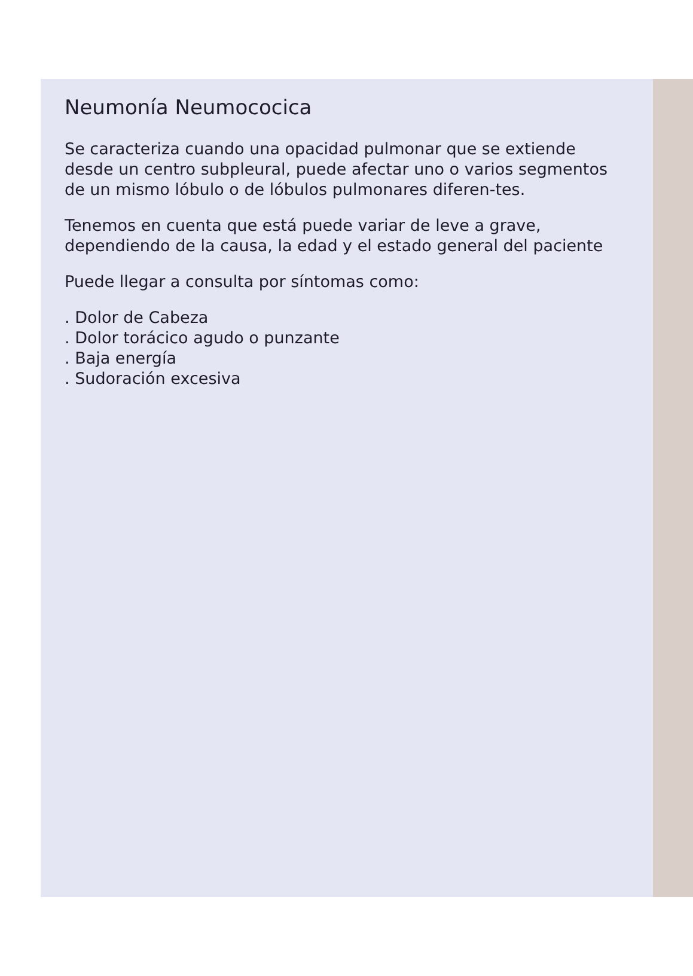Neumonía Neumococica
Se caracteriza cuando una opacidad pulmonar que se extiende desde un centro subpleural, puede afectar uno o varios segmentos de un mismo lóbulo o de lóbulos pulmonares diferen-tes.
Tenemos en cuenta que está puede variar de leve a grave, dependiendo de la causa, la edad y el estado general del paciente
Puede llegar a consulta por síntomas como:
. Dolor de Cabeza
. Dolor torácico agudo o punzante
. Baja energía
. Sudoración excesiva